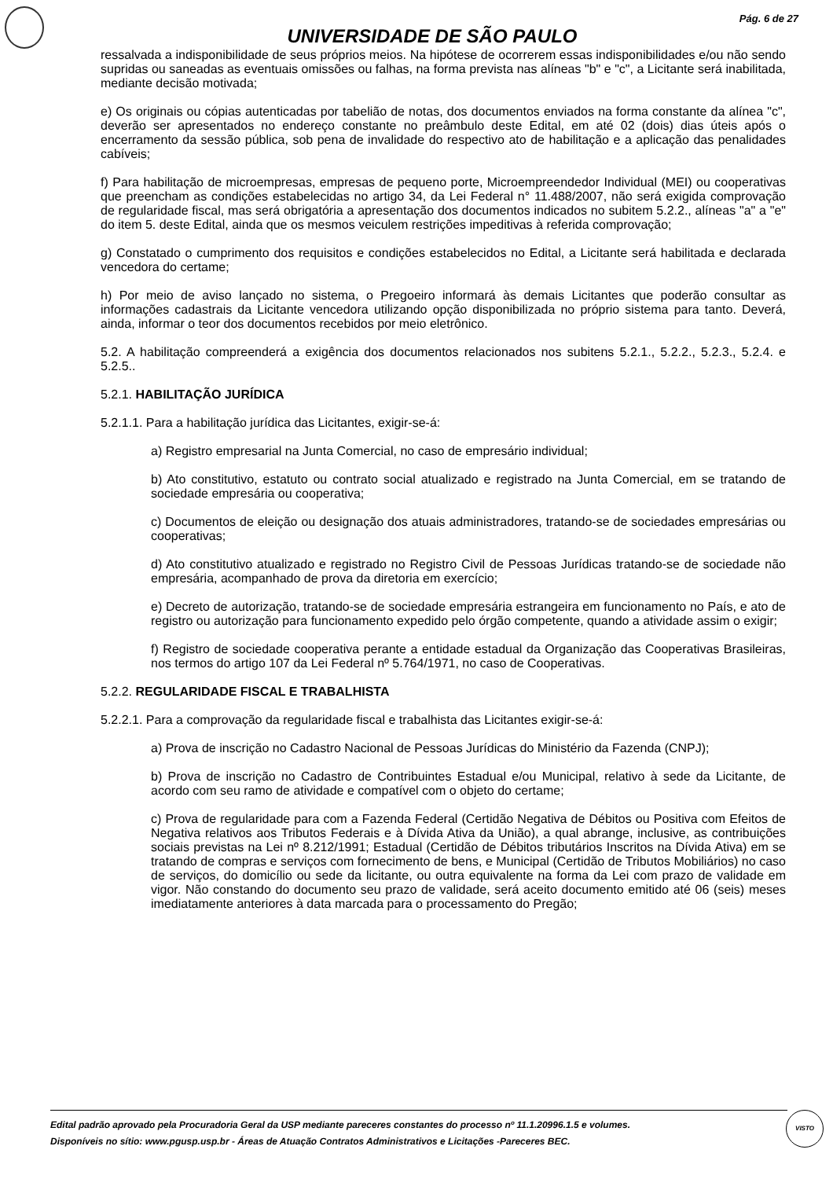Pág. 6 de 27
UNIVERSIDADE DE SÃO PAULO
ressalvada a indisponibilidade de seus próprios meios. Na hipótese de ocorrerem essas indisponibilidades e/ou não sendo supridas ou saneadas as eventuais omissões ou falhas, na forma prevista nas alíneas "b" e "c", a Licitante será inabilitada, mediante decisão motivada;
e) Os originais ou cópias autenticadas por tabelião de notas, dos documentos enviados na forma constante da alínea "c", deverão ser apresentados no endereço constante no preâmbulo deste Edital, em até 02 (dois) dias úteis após o encerramento da sessão pública, sob pena de invalidade do respectivo ato de habilitação e a aplicação das penalidades cabíveis;
f) Para habilitação de microempresas, empresas de pequeno porte, Microempreendedor Individual (MEI) ou cooperativas que preencham as condições estabelecidas no artigo 34, da Lei Federal n° 11.488/2007, não será exigida comprovação de regularidade fiscal, mas será obrigatória a apresentação dos documentos indicados no subitem 5.2.2., alíneas "a" a "e" do item 5. deste Edital, ainda que os mesmos veiculem restrições impeditivas à referida comprovação;
g) Constatado o cumprimento dos requisitos e condições estabelecidos no Edital, a Licitante será habilitada e declarada vencedora do certame;
h) Por meio de aviso lançado no sistema, o Pregoeiro informará às demais Licitantes que poderão consultar as informações cadastrais da Licitante vencedora utilizando opção disponibilizada no próprio sistema para tanto. Deverá, ainda, informar o teor dos documentos recebidos por meio eletrônico.
5.2. A habilitação compreenderá a exigência dos documentos relacionados nos subitens 5.2.1., 5.2.2., 5.2.3., 5.2.4. e 5.2.5..
5.2.1. HABILITAÇÃO JURÍDICA
5.2.1.1. Para a habilitação jurídica das Licitantes, exigir-se-á:
a) Registro empresarial na Junta Comercial, no caso de empresário individual;
b) Ato constitutivo, estatuto ou contrato social atualizado e registrado na Junta Comercial, em se tratando de sociedade empresária ou cooperativa;
c) Documentos de eleição ou designação dos atuais administradores, tratando-se de sociedades empresárias ou cooperativas;
d) Ato constitutivo atualizado e registrado no Registro Civil de Pessoas Jurídicas tratando-se de sociedade não empresária, acompanhado de prova da diretoria em exercício;
e) Decreto de autorização, tratando-se de sociedade empresária estrangeira em funcionamento no País, e ato de registro ou autorização para funcionamento expedido pelo órgão competente, quando a atividade assim o exigir;
f) Registro de sociedade cooperativa perante a entidade estadual da Organização das Cooperativas Brasileiras, nos termos do artigo 107 da Lei Federal nº 5.764/1971, no caso de Cooperativas.
5.2.2. REGULARIDADE FISCAL E TRABALHISTA
5.2.2.1. Para a comprovação da regularidade fiscal e trabalhista das Licitantes exigir-se-á:
a) Prova de inscrição no Cadastro Nacional de Pessoas Jurídicas do Ministério da Fazenda (CNPJ);
b) Prova de inscrição no Cadastro de Contribuintes Estadual e/ou Municipal, relativo à sede da Licitante, de acordo com seu ramo de atividade e compatível com o objeto do certame;
c) Prova de regularidade para com a Fazenda Federal (Certidão Negativa de Débitos ou Positiva com Efeitos de Negativa relativos aos Tributos Federais e à Dívida Ativa da União), a qual abrange, inclusive, as contribuições sociais previstas na Lei nº 8.212/1991; Estadual (Certidão de Débitos tributários Inscritos na Dívida Ativa) em se tratando de compras e serviços com fornecimento de bens, e Municipal (Certidão de Tributos Mobiliários) no caso de serviços, do domicílio ou sede da licitante, ou outra equivalente na forma da Lei com prazo de validade em vigor. Não constando do documento seu prazo de validade, será aceito documento emitido até 06 (seis) meses imediatamente anteriores à data marcada para o processamento do Pregão;
Edital padrão aprovado pela Procuradoria Geral da USP mediante pareceres constantes do processo nº 11.1.20996.1.5 e volumes.
Disponíveis no sítio: www.pgusp.usp.br - Áreas de Atuação Contratos Administrativos e Licitações -Pareceres BEC.
VISTO